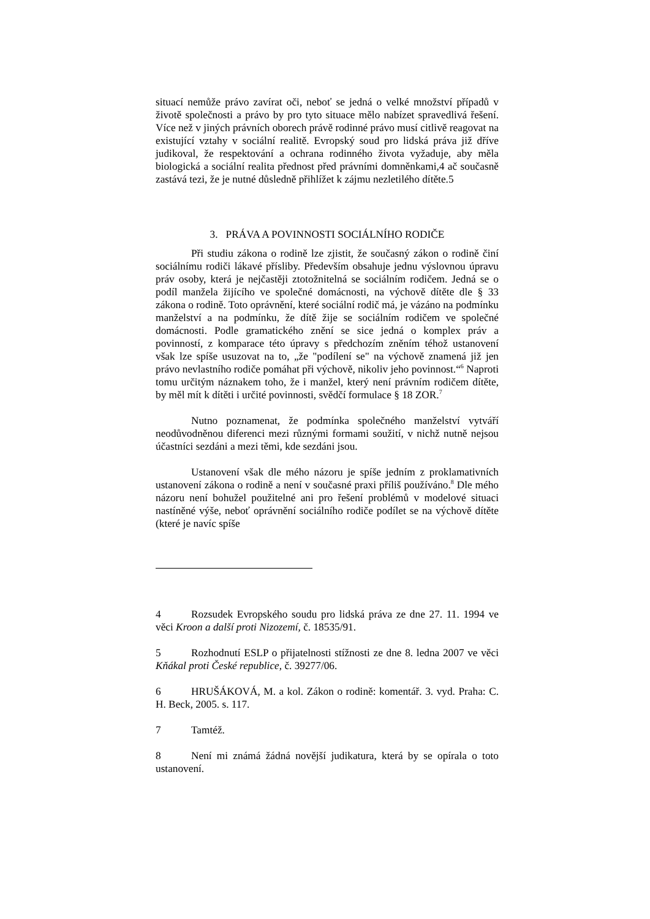situací nemůže právo zavírat oči, neboť se jedná o velké množství případů v životě společnosti a právo by pro tyto situace mělo nabízet spravedlivá řešení. Více než v jiných právních oborech právě rodinné právo musí citlivě reagovat na existující vztahy v sociální realitě. Evropský soud pro lidská práva již dříve judikoval, že respektování a ochrana rodinného života vyžaduje, aby měla biologická a sociální realita přednost před právními domněnkami,4 ač současně zastává tezi, že je nutné důsledně přihlížet k zájmu nezletilého dítěte.5
3. PRÁVA A POVINNOSTI SOCIÁLNÍHO RODIČE
Při studiu zákona o rodině lze zjistit, že současný zákon o rodině činí sociálnímu rodiči lákavé přísliby. Především obsahuje jednu výslovnou úpravu práv osoby, která je nejčastěji ztotožnitelná se sociálním rodičem. Jedná se o podíl manžela žijícího ve společné domácnosti, na výchově dítěte dle § 33 zákona o rodině. Toto oprávnění, které sociální rodič má, je vázáno na podmínku manželství a na podmínku, že dítě žije se sociálním rodičem ve společné domácnosti. Podle gramatického znění se sice jedná o komplex práv a povinností, z komparace této úpravy s předchozím zněním téhož ustanovení však lze spíše usuzovat na to, „že "podílení se" na výchově znamená již jen právo nevlastního rodiče pomáhat při výchově, nikoliv jeho povinnost.“<sup>6</sup> Naproti tomu určitým náznakem toho, že i manžel, který není právním rodičem dítěte, by měl mít k dítěti i určité povinnosti, svědčí formulace § 18 ZOR.<sup>7</sup>
Nutno poznamenat, že podmínka společného manželství vytváří neodůvodněnou diferenci mezi různými formami soužití, v nichž nutně nejsou účastníci sezdáni a mezi těmi, kde sezdáni jsou.
Ustanovení však dle mého názoru je spíše jedním z proklamativních ustanovení zákona o rodině a není v současné praxi příliš používáno.<sup>8</sup> Dle mého názoru není bohužel použitelné ani pro řešení problémů v modelové situaci nastíněné výše, neboť oprávnění sociálního rodiče podílet se na výchově dítěte (které je navíc spíše
4 Rozsudek Evropského soudu pro lidská práva ze dne 27. 11. 1994 ve věci Kroon a další proti Nizozemí, č. 18535/91.
5 Rozhodnutí ESLP o přijatelnosti stížnosti ze dne 8. ledna 2007 ve věci Kňákal proti České republice, č. 39277/06.
6 HRUŠÁKOVÁ, M. a kol. Zákon o rodině: komentář. 3. vyd. Praha: C. H. Beck, 2005. s. 117.
7 Tamtéž.
8 Není mi známá žádná novější judikatura, která by se opírala o toto ustanovení.